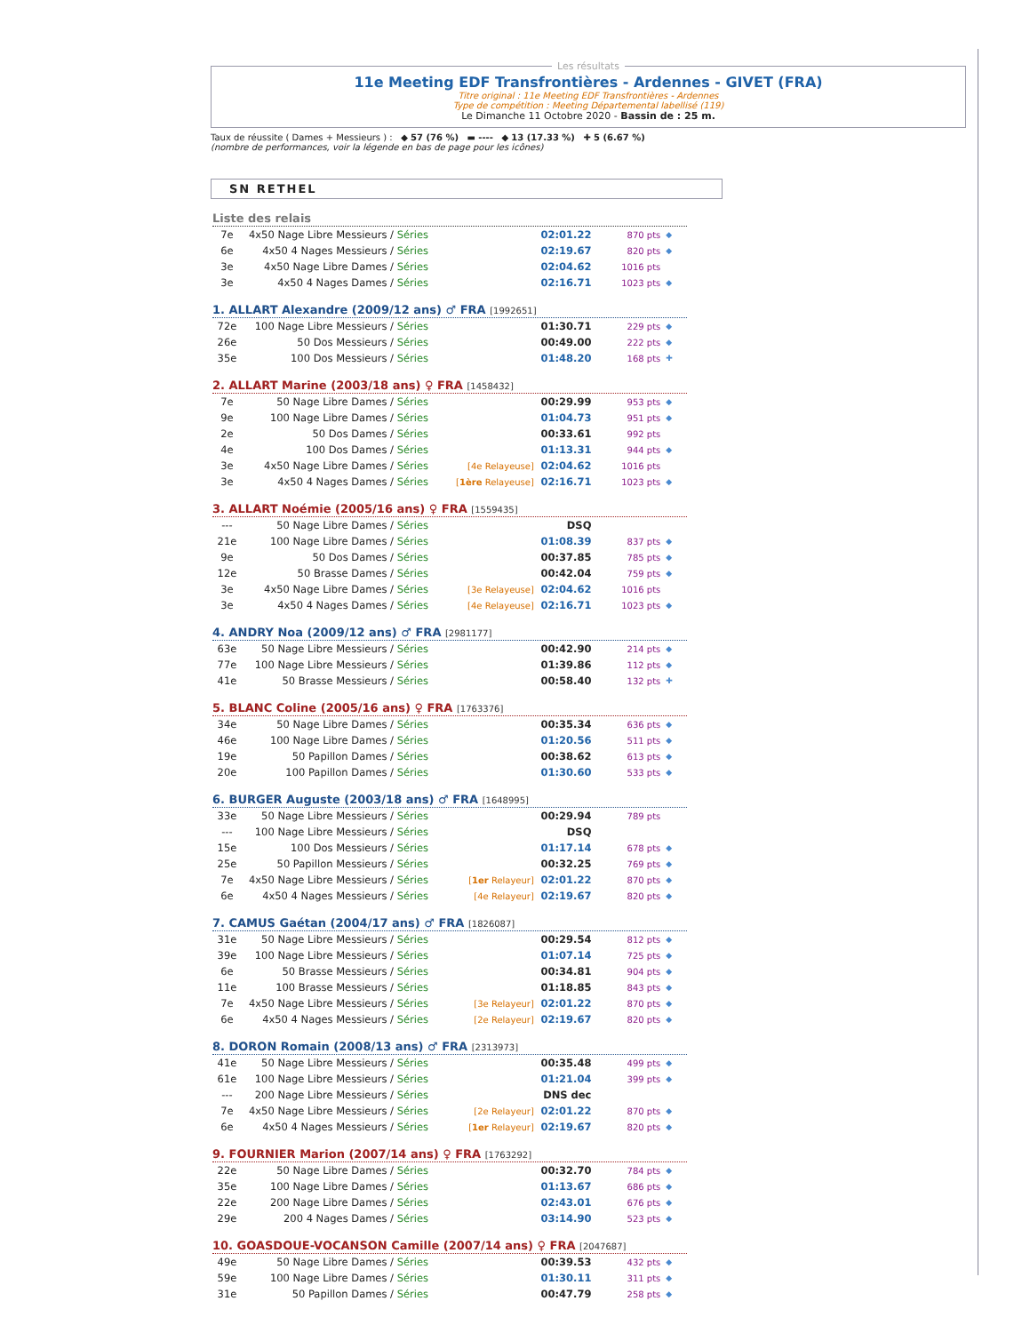Les résultats
11e Meeting EDF Transfrontières - Ardennes - GIVET (FRA)
Titre original : 11e Meeting EDF Transfrontières - Ardennes
Type de compétition : Meeting Départemental labellisé (119)
Le Dimanche 11 Octobre 2020 - Bassin de : 25 m.
Taux de réussite ( Dames + Messieurs ) : ◆ 57 (76 %) ▬ ---- ◆ 13 (17.33 %) ✚ 5 (6.67 %)
(nombre de performances, voir la légende en bas de page pour les icônes)
SN RETHEL
Liste des relais
| 7e | 4x50 Nage Libre Messieurs / Séries | | 02:01.22 | 870 pts | ◆ |
| 6e | 4x50 4 Nages Messieurs / Séries | | 02:19.67 | 820 pts | ◆ |
| 3e | 4x50 Nage Libre Dames / Séries | | 02:04.62 | 1016 pts | |
| 3e | 4x50 4 Nages Dames / Séries | | 02:16.71 | 1023 pts | ◆ |
1. ALLART Alexandre (2009/12 ans) ♂ FRA [1992651]
| 72e | 100 Nage Libre Messieurs / Séries | | 01:30.71 | 229 pts | ◆ |
| 26e | 50 Dos Messieurs / Séries | | 00:49.00 | 222 pts | ◆ |
| 35e | 100 Dos Messieurs / Séries | | 01:48.20 | 168 pts | ✚ |
2. ALLART Marine (2003/18 ans) ♀ FRA [1458432]
| 7e | 50 Nage Libre Dames / Séries | | 00:29.99 | 953 pts | ◆ |
| 9e | 100 Nage Libre Dames / Séries | | 01:04.73 | 951 pts | ◆ |
| 2e | 50 Dos Dames / Séries | | 00:33.61 | 992 pts | |
| 4e | 100 Dos Dames / Séries | | 01:13.31 | 944 pts | ◆ |
| 3e | 4x50 Nage Libre Dames / Séries | [4e Relayeuse] | 02:04.62 | 1016 pts | |
| 3e | 4x50 4 Nages Dames / Séries | [ 1ère Relayeuse] | 02:16.71 | 1023 pts | ◆ |
3. ALLART Noémie (2005/16 ans) ♀ FRA [1559435]
| --- | 50 Nage Libre Dames / Séries | | DSQ | | |
| 21e | 100 Nage Libre Dames / Séries | | 01:08.39 | 837 pts | ◆ |
| 9e | 50 Dos Dames / Séries | | 00:37.85 | 785 pts | ◆ |
| 12e | 50 Brasse Dames / Séries | | 00:42.04 | 759 pts | ◆ |
| 3e | 4x50 Nage Libre Dames / Séries | [3e Relayeuse] | 02:04.62 | 1016 pts | |
| 3e | 4x50 4 Nages Dames / Séries | [4e Relayeuse] | 02:16.71 | 1023 pts | ◆ |
4. ANDRY Noa (2009/12 ans) ♂ FRA [2981177]
| 63e | 50 Nage Libre Messieurs / Séries | | 00:42.90 | 214 pts | ◆ |
| 77e | 100 Nage Libre Messieurs / Séries | | 01:39.86 | 112 pts | ◆ |
| 41e | 50 Brasse Messieurs / Séries | | 00:58.40 | 132 pts | ✚ |
5. BLANC Coline (2005/16 ans) ♀ FRA [1763376]
| 34e | 50 Nage Libre Dames / Séries | | 00:35.34 | 636 pts | ◆ |
| 46e | 100 Nage Libre Dames / Séries | | 01:20.56 | 511 pts | ◆ |
| 19e | 50 Papillon Dames / Séries | | 00:38.62 | 613 pts | ◆ |
| 20e | 100 Papillon Dames / Séries | | 01:30.60 | 533 pts | ◆ |
6. BURGER Auguste (2003/18 ans) ♂ FRA [1648995]
| 33e | 50 Nage Libre Messieurs / Séries | | 00:29.94 | 789 pts | |
| --- | 100 Nage Libre Messieurs / Séries | | DSQ | | |
| 15e | 100 Dos Messieurs / Séries | | 01:17.14 | 678 pts | ◆ |
| 25e | 50 Papillon Messieurs / Séries | | 00:32.25 | 769 pts | ◆ |
| 7e | 4x50 Nage Libre Messieurs / Séries | [ 1er Relayeur] | 02:01.22 | 870 pts | ◆ |
| 6e | 4x50 4 Nages Messieurs / Séries | [4e Relayeur] | 02:19.67 | 820 pts | ◆ |
7. CAMUS Gaétan (2004/17 ans) ♂ FRA [1826087]
| 31e | 50 Nage Libre Messieurs / Séries | | 00:29.54 | 812 pts | ◆ |
| 39e | 100 Nage Libre Messieurs / Séries | | 01:07.14 | 725 pts | ◆ |
| 6e | 50 Brasse Messieurs / Séries | | 00:34.81 | 904 pts | ◆ |
| 11e | 100 Brasse Messieurs / Séries | | 01:18.85 | 843 pts | ◆ |
| 7e | 4x50 Nage Libre Messieurs / Séries | [3e Relayeur] | 02:01.22 | 870 pts | ◆ |
| 6e | 4x50 4 Nages Messieurs / Séries | [2e Relayeur] | 02:19.67 | 820 pts | ◆ |
8. DORON Romain (2008/13 ans) ♂ FRA [2313973]
| 41e | 50 Nage Libre Messieurs / Séries | | 00:35.48 | 499 pts | ◆ |
| 61e | 100 Nage Libre Messieurs / Séries | | 01:21.04 | 399 pts | ◆ |
| --- | 200 Nage Libre Messieurs / Séries | | DNS dec | | |
| 7e | 4x50 Nage Libre Messieurs / Séries | [2e Relayeur] | 02:01.22 | 870 pts | ◆ |
| 6e | 4x50 4 Nages Messieurs / Séries | [ 1er Relayeur] | 02:19.67 | 820 pts | ◆ |
9. FOURNIER Marion (2007/14 ans) ♀ FRA [1763292]
| 22e | 50 Nage Libre Dames / Séries | | 00:32.70 | 784 pts | ◆ |
| 35e | 100 Nage Libre Dames / Séries | | 01:13.67 | 686 pts | ◆ |
| 22e | 200 Nage Libre Dames / Séries | | 02:43.01 | 676 pts | ◆ |
| 29e | 200 4 Nages Dames / Séries | | 03:14.90 | 523 pts | ◆ |
10. GOASDOUE-VOCANSON Camille (2007/14 ans) ♀ FRA [2047687]
| 49e | 50 Nage Libre Dames / Séries | | 00:39.53 | 432 pts | ◆ |
| 59e | 100 Nage Libre Dames / Séries | | 01:30.11 | 311 pts | ◆ |
| 31e | 50 Papillon Dames / Séries | | 00:47.79 | 258 pts | ◆ |